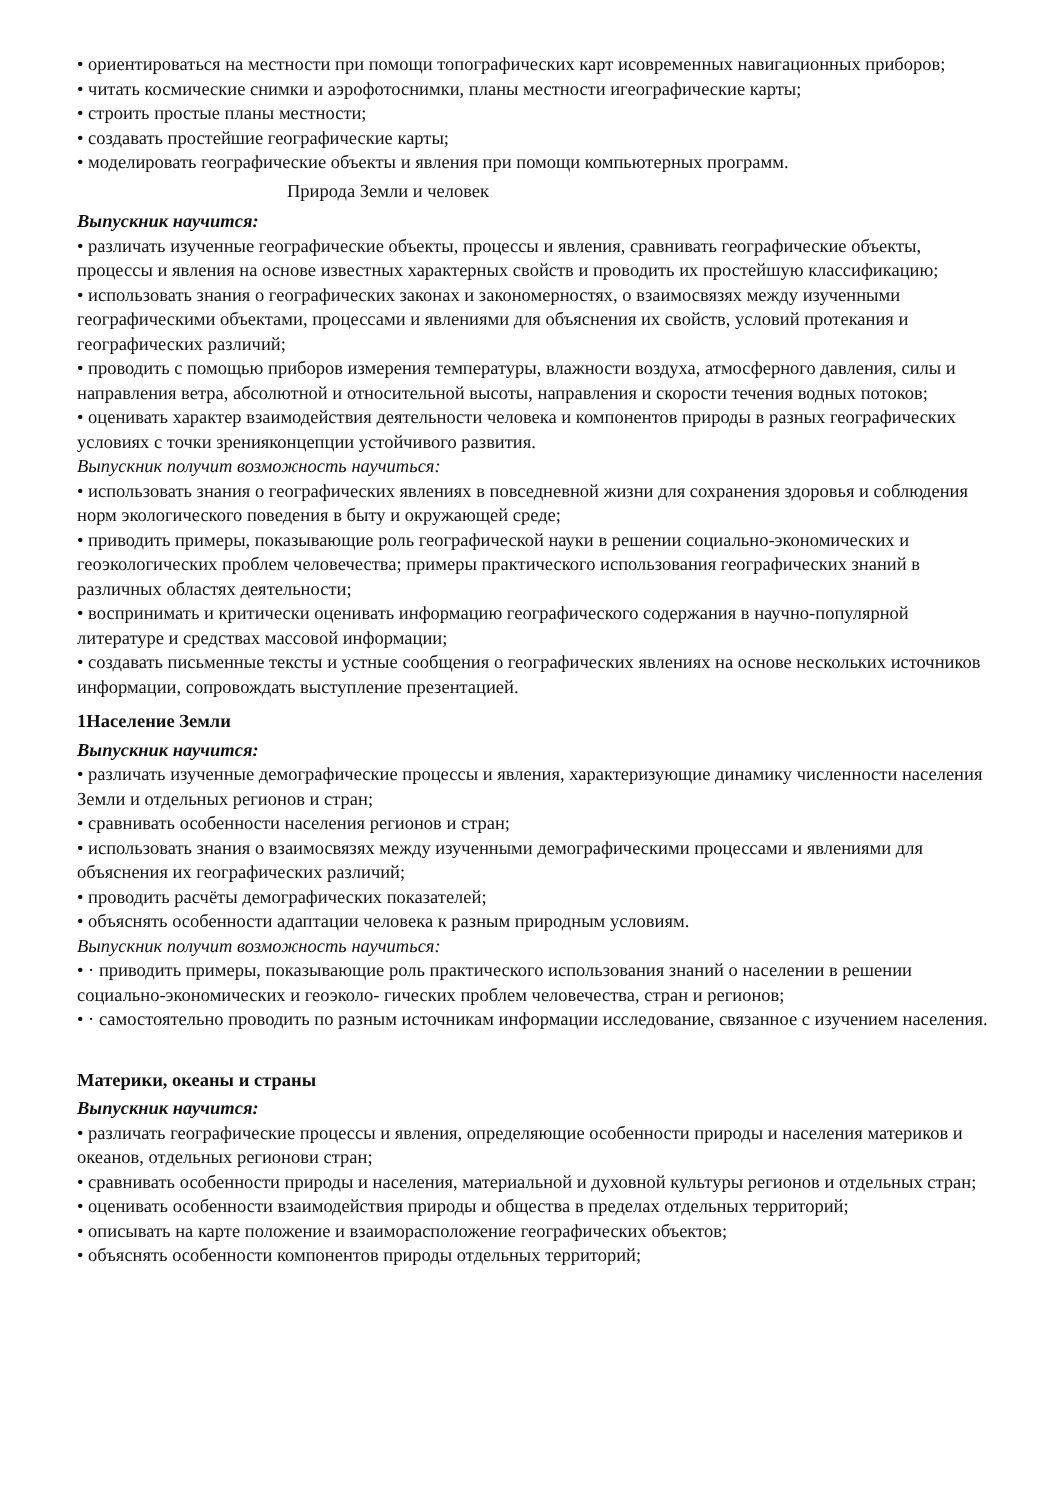• ориентироваться на местности при помощи топографических карт исовременных навигационных приборов;
• читать космические снимки и аэрофотоснимки, планы местности игеографические карты;
• строить простые планы местности;
• создавать простейшие географические карты;
• моделировать географические объекты и явления при помощи компьютерных программ.
Природа Земли и человек
Выпускник научится:
• различать изученные географические объекты, процессы и явления, сравнивать географические объекты, процессы и явления на основе известных характерных свойств и проводить их простейшую классификацию;
• использовать знания о географических законах и закономерностях, о взаимосвязях между изученными географическими объектами, процессами и явлениями для объяснения их свойств, условий протекания и географических различий;
• проводить с помощью приборов измерения температуры, влажности воздуха, атмосферного давления, силы и направления ветра, абсолютной и относительной высоты, направления и скорости течения водных потоков;
• оценивать характер взаимодействия деятельности человека и компонентов природы в разных географических условиях с точки зренияконцепции устойчивого развития.
Выпускник получит возможность научиться:
• использовать знания о географических явлениях в повседневной жизни для сохранения здоровья и соблюдения норм экологического поведения в быту и окружающей среде;
• приводить примеры, показывающие роль географической науки в решении социально-экономических и геоэкологических проблем человечества; примеры практического использования географических знаний в различных областях деятельности;
• воспринимать и критически оценивать информацию географического содержания в научно-популярной литературе и средствах массовой информации;
• создавать письменные тексты и устные сообщения о географических явлениях на основе нескольких источников информации, сопровождать выступление презентацией.
1Население Земли
Выпускник научится:
• различать изученные демографические процессы и явления, характеризующие динамику численности населения Земли и отдельных регионов и стран;
• сравнивать особенности населения регионов и стран;
• использовать знания о взаимосвязях между изученными демографическими процессами и явлениями для объяснения их географических различий;
• проводить расчёты демографических показателей;
• объяснять особенности адаптации человека к разным природным условиям.
Выпускник получит возможность научиться:
• · приводить примеры, показывающие роль практического использования знаний о населении в решении социально-экономических и геоэколо- гических проблем человечества, стран и регионов;
• · самостоятельно проводить по разным источникам информации исследование, связанное с изучением населения.
Материки, океаны и страны
Выпускник научится:
• различать географические процессы и явления, определяющие особенности природы и населения материков и океанов, отдельных регионови стран;
• сравнивать особенности природы и населения, материальной и духовной культуры регионов и отдельных стран;
• оценивать особенности взаимодействия природы и общества в пределах отдельных территорий;
• описывать на карте положение и взаиморасположение географических объектов;
• объяснять особенности компонентов природы отдельных территорий;